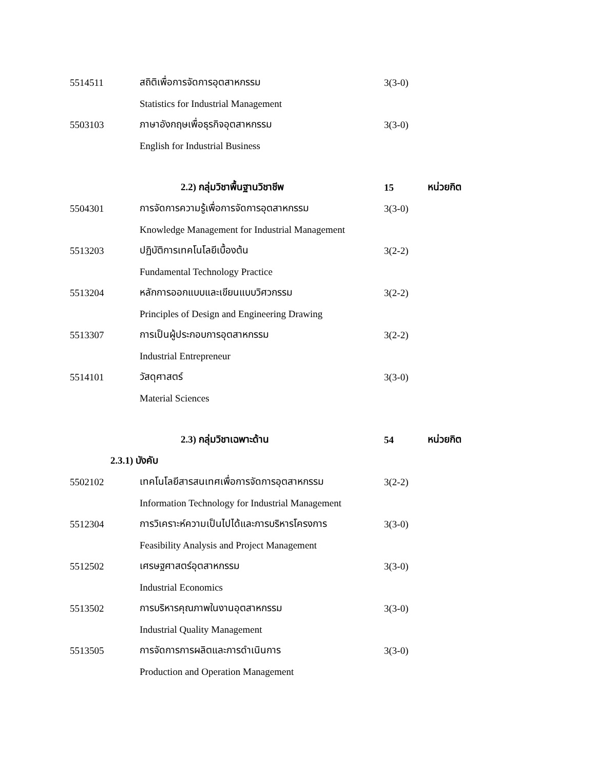5514511 สถิติเพื่อการจัดการอุตสาหกรรม
3(3-0)
Statistics for Industrial Management
5503103 ภาษาอังกฤษเพื่อธุรกิจอุตสาหกรรม
3(3-0)
English for Industrial Business
2.2) กลุ่มวิชาพื้นฐานวิชาชีพ 15 หน่วยกิต
5504301 การจัดการความรู้เพื่อการจัดการอุตสาหกรรม
3(3-0)
Knowledge Management for Industrial Management
5513203 ปฏิบัติการเทคโนโลยีเบื้องต้น
3(2-2)
Fundamental Technology Practice
5513204 หลักการออกแบบและเขียนแบบวิศวกรรม
3(2-2)
Principles of Design and Engineering Drawing
5513307 การเป็นผู้ประกอบการอุตสาหกรรม
3(2-2)
Industrial Entrepreneur
5514101 วัสดุศาสตร์
3(3-0)
Material Sciences
2.3) กลุ่มวิชาเฉพาะด้าน 54 หน่วยกิต
2.3.1) บังคับ
5502102 เทคโนโลยีสารสนเทศเพื่อการจัดการอุตสาหกรรม
3(2-2)
Information Technology for Industrial Management
5512304
การวิเคราะห์ความเป็นไปได้และการบริหารโครงการ
3(3-0)
Feasibility Analysis and Project Management
5512502 เศรษฐศาสตร์อุตสาหกรรม
3(3-0)
Industrial Economics
5513502 การบริหารคุณภาพในงานอุตสาหกรรม
3(3-0)
Industrial Quality Management
5513505 การจัดการการผลิตและการดำเนินการ
3(3-0)
Production and Operation Management